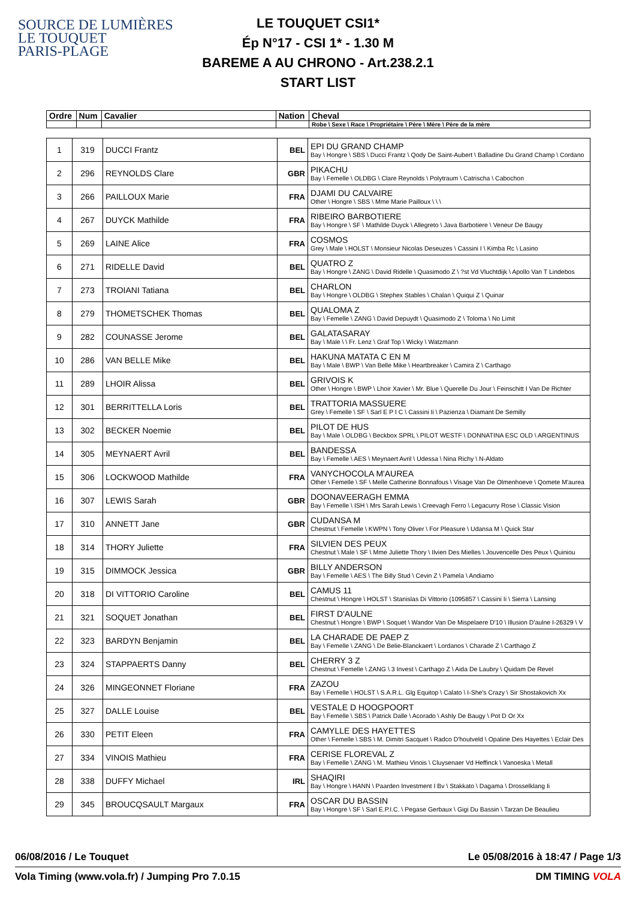SOURCE DE LUMIÈRES
LE TOUQUET
PARIS-PLAGE
LE TOUQUET CSI1*
Ép N°17 - CSI 1* - 1.30 M
BAREME A AU CHRONO - Art.238.2.1
START LIST
| Ordre | Num | Cavalier | Nation | Cheval |
| --- | --- | --- | --- | --- |
| | | | | Robe \ Sexe \ Race \ Propriétaire \ Père \ Mère \ Père de la mère |
| 1 | 319 | DUCCI Frantz | BEL | EPI DU GRAND CHAMP Bay \ Hongre \ SBS \ Ducci Frantz \ Qody De Saint-Aubert \ Balladine Du Grand Champ \ Cordano |
| 2 | 296 | REYNOLDS Clare | GBR | PIKACHU Bay \ Femelle \ OLDBG \ Clare Reynolds \ Polytraum \ Catrischa \ Cabochon |
| 3 | 266 | PAILLOUX Marie | FRA | DJAMI DU CALVAIRE Other \ Hongre \ SBS \ Mme Marie Pailloux \ \ \ |
| 4 | 267 | DUYCK Mathilde | FRA | RIBEIRO BARBOTIERE Bay \ Hongre \ SF \ Mathilde Duyck \ Allegreto \ Java Barbotiere \ Veneur De Baugy |
| 5 | 269 | LAINE Alice | FRA | COSMOS Grey \ Male \ HOLST \ Monsieur Nicolas Deseuzes \ Cassini I \ Kimba Rc \ Lasino |
| 6 | 271 | RIDELLE David | BEL | QUATRO Z Bay \ Hongre \ ZANG \ David Ridelle \ Quasimodo Z \ ?st Vd Vluchtdijk \ Apollo Van T Lindebos |
| 7 | 273 | TROIANI Tatiana | BEL | CHARLON Bay \ Hongre \ OLDBG \ Stephex Stables \ Chalan \ Quiqui Z \ Quinar |
| 8 | 279 | THOMETSCHEK Thomas | BEL | QUALOMA Z Bay \ Femelle \ ZANG \ David Depuydt \ Quasimodo Z \ Toloma \ No Limit |
| 9 | 282 | COUNASSE Jerome | BEL | GALATASARAY Bay \ Male \ \ Fr. Lenz \ Graf Top \ Wicky \ Watzmann |
| 10 | 286 | VAN BELLE Mike | BEL | HAKUNA MATATA C EN M Bay \ Male \ BWP \ Van Belle Mike \ Heartbreaker \ Camira Z \ Carthago |
| 11 | 289 | LHOIR Alissa | BEL | GRIVOIS K Other \ Hongre \ BWP \ Lhoir Xavier \ Mr. Blue \ Querelle Du Jour \ Feinschitt I Van De Richter |
| 12 | 301 | BERRITTELLA Loris | BEL | TRATTORIA MASSUERE Grey \ Femelle \ SF \ Sarl E P I C \ Cassini Ii \ Pazienza \ Diamant De Semilly |
| 13 | 302 | BECKER Noemie | BEL | PILOT DE HUS Bay \ Male \ OLDBG \ Beckbox SPRL \ PILOT WESTF \ DONNATINA ESC OLD \ ARGENTINUS |
| 14 | 305 | MEYNAERT Avril | BEL | BANDESSA Bay \ Femelle \ AES \ Meynaert Avril \ Udessa \ Nina Richy \ N-Aldato |
| 15 | 306 | LOCKWOOD Mathilde | FRA | VANYCHOCOLA M'AUREA Other \ Femelle \ SF \ Melle Catherine Bonnafous \ Visage Van De Olmenhoeve \ Qomete M'aurea |
| 16 | 307 | LEWIS Sarah | GBR | DOONAVEERAGH EMMA Bay \ Femelle \ ISH \ Mrs Sarah Lewis \ Creevagh Ferro \ Legacurry Rose \ Classic Vision |
| 17 | 310 | ANNETT Jane | GBR | CUDANSA M Chestnut \ Femelle \ KWPN \ Tony Oliver \ For Pleasure \ Udansa M \ Quick Star |
| 18 | 314 | THORY Juliette | FRA | SILVIEN DES PEUX Chestnut \ Male \ SF \ Mme Juliette Thory \ Ilvien Des Mielles \ Jouvencelle Des Peux \ Quiniou |
| 19 | 315 | DIMMOCK Jessica | GBR | BILLY ANDERSON Bay \ Femelle \ AES \ The Billy Stud \ Cevin Z \ Pamela \ Andiamo |
| 20 | 318 | DI VITTORIO Caroline | BEL | CAMUS 11 Chestnut \ Hongre \ HOLST \ Stanislas Di Vittorio (1095857 \ Cassini Ii \ Sierra \ Lansing |
| 21 | 321 | SOQUET Jonathan | BEL | FIRST D'AULNE Chestnut \ Hongre \ BWP \ Soquet \ Wandor Van De Mispelaere D'10 \ Illusion D'aulne I-26329 \ V |
| 22 | 323 | BARDYN Benjamin | BEL | LA CHARADE DE PAEP Z Bay \ Femelle \ ZANG \ De Belie-Blanckaert \ Lordanos \ Charade Z \ Carthago Z |
| 23 | 324 | STAPPAERTS Danny | BEL | CHERRY 3 Z Chestnut \ Femelle \ ZANG \ 3 Invest \ Carthago Z \ Aida De Laubry \ Quidam De Revel |
| 24 | 326 | MINGEONNET Floriane | FRA | ZAZOU Bay \ Femelle \ HOLST \ S.A.R.L. Glg Equitop \ Calato \ I-She's Crazy \ Sir Shostakovich Xx |
| 25 | 327 | DALLE Louise | BEL | VESTALE D HOOGPOORT Bay \ Femelle \ SBS \ Patrick Dalle \ Acorado \ Ashly De Baugy \ Pot D Or Xx |
| 26 | 330 | PETIT Eleen | FRA | CAMYLLE DES HAYETTES Other \ Femelle \ SBS \ M. Dimitri Sacquet \ Radco D'houtveld \ Opaline Des Hayettes \ Eclair Des |
| 27 | 334 | VINOIS Mathieu | FRA | CERISE FLOREVAL Z Bay \ Femelle \ ZANG \ M. Mathieu Vinois \ Cluysenaer Vd Heffinck \ Vanoeska \ Metall |
| 28 | 338 | DUFFY Michael | IRL | SHAQIRI Bay \ Hongre \ HANN \ Paarden Investment I Bv \ Stakkato \ Dagama \ Drosselklang Ii |
| 29 | 345 | BROUCQSAULT Margaux | FRA | OSCAR DU BASSIN Bay \ Hongre \ SF \ Sarl E.P.I.C. \ Pegase Gerbaux \ Gigi Du Bassin \ Tarzan De Beaulieu |
06/08/2016 / Le Touquet Le 05/08/2016 à 18:47 / Page 1/3
Vola Timing (www.vola.fr) / Jumping Pro 7.0.15 DM TIMING VOLA